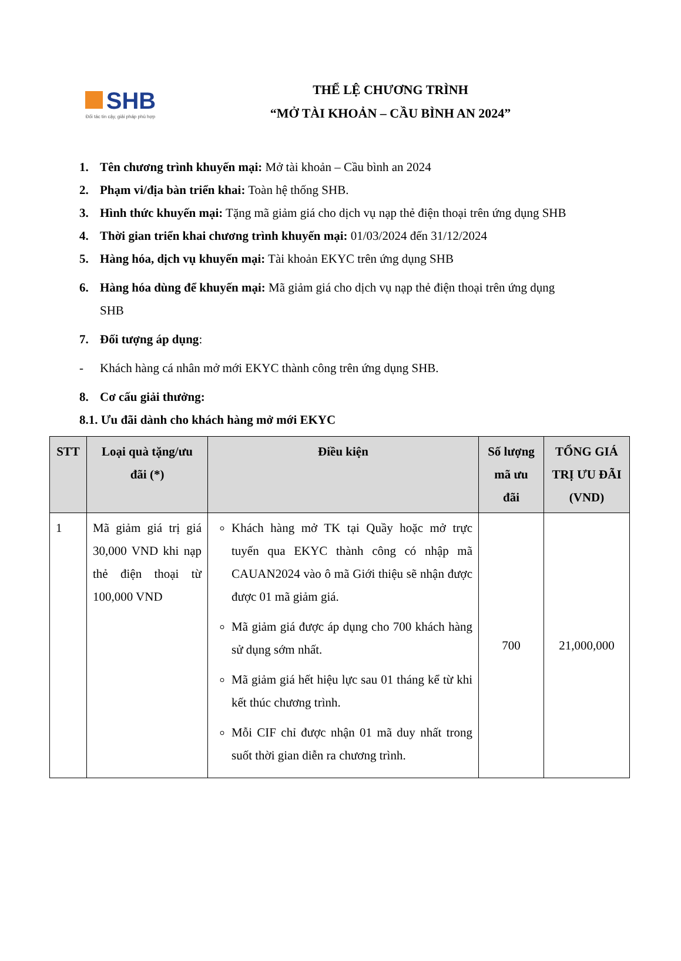SHB
Đối tác tin cậy, giải pháp phù hợp
THỂ LỆ CHƯƠNG TRÌNH
“MỞ TÀI KHOẢN – CẦU BÌNH AN 2024”
1. Tên chương trình khuyến mại: Mở tài khoản – Cầu bình an 2024
2. Phạm vi/địa bàn triển khai: Toàn hệ thống SHB.
3. Hình thức khuyến mại: Tặng mã giảm giá cho dịch vụ nạp thẻ điện thoại trên ứng dụng SHB
4. Thời gian triển khai chương trình khuyến mại: 01/03/2024 đến 31/12/2024
5. Hàng hóa, dịch vụ khuyến mại: Tài khoản EKYC trên ứng dụng SHB
6. Hàng hóa dùng để khuyến mại: Mã giảm giá cho dịch vụ nạp thẻ điện thoại trên ứng dụng
SHB
7. Đối tượng áp dụng:
- Khách hàng cá nhân mở mới EKYC thành công trên ứng dụng SHB.
8. Cơ cấu giải thưởng:
8.1. Ưu đãi dành cho khách hàng mở mới EKYC
| STT | Loại quà tặng/ưu đãi (*) | Điều kiện | Số lượng mã ưu đãi | TỔNG GIÁ TRỊ ƯU ĐÃI (VND) |
| --- | --- | --- | --- | --- |
| 1 | Mã giảm giá trị giá 30,000 VND khi nạp thẻ điện thoại từ 100,000 VND | Khách hàng mở TK tại Quầy hoặc mở trực tuyến qua EKYC thành công có nhập mã CAUAN2024 vào ô mã Giới thiệu sẽ nhận được được 01 mã giảm giá. Mã giảm giá được áp dụng cho 700 khách hàng sử dụng sớm nhất. Mã giảm giá hết hiệu lực sau 01 tháng kể từ khi kết thúc chương trình. Mỗi CIF chỉ được nhận 01 mã duy nhất trong suốt thời gian diễn ra chương trình. | 700 | 21,000,000 |